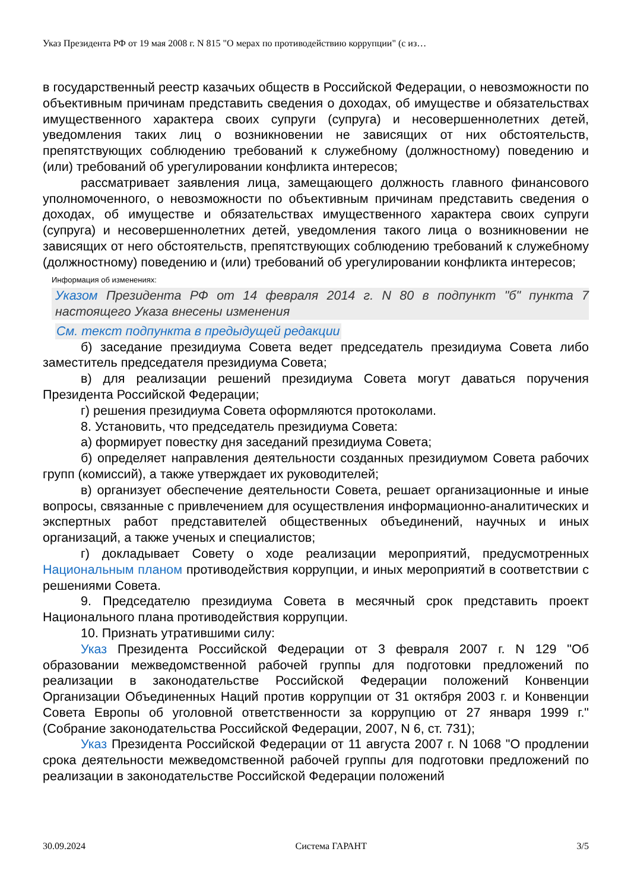Указ Президента РФ от 19 мая 2008 г. N 815 "О мерах по противодействию коррупции" (с из…
в государственный реестр казачьих обществ в Российской Федерации, о невозможности по объективным причинам представить сведения о доходах, об имуществе и обязательствах имущественного характера своих супруги (супруга) и несовершеннолетних детей, уведомления таких лиц о возникновении не зависящих от них обстоятельств, препятствующих соблюдению требований к служебному (должностному) поведению и (или) требований об урегулировании конфликта интересов;
рассматривает заявления лица, замещающего должность главного финансового уполномоченного, о невозможности по объективным причинам представить сведения о доходах, об имуществе и обязательствах имущественного характера своих супруги (супруга) и несовершеннолетних детей, уведомления такого лица о возникновении не зависящих от него обстоятельств, препятствующих соблюдению требований к служебному (должностному) поведению и (или) требований об урегулировании конфликта интересов;
Информация об изменениях:
Указом Президента РФ от 14 февраля 2014 г. N 80 в подпункт "б" пункта 7 настоящего Указа внесены изменения
См. текст подпункта в предыдущей редакции
б) заседание президиума Совета ведет председатель президиума Совета либо заместитель председателя президиума Совета;
в) для реализации решений президиума Совета могут даваться поручения Президента Российской Федерации;
г) решения президиума Совета оформляются протоколами.
8. Установить, что председатель президиума Совета:
а) формирует повестку дня заседаний президиума Совета;
б) определяет направления деятельности созданных президиумом Совета рабочих групп (комиссий), а также утверждает их руководителей;
в) организует обеспечение деятельности Совета, решает организационные и иные вопросы, связанные с привлечением для осуществления информационно-аналитических и экспертных работ представителей общественных объединений, научных и иных организаций, а также ученых и специалистов;
г) докладывает Совету о ходе реализации мероприятий, предусмотренных Национальным планом противодействия коррупции, и иных мероприятий в соответствии с решениями Совета.
9. Председателю президиума Совета в месячный срок представить проект Национального плана противодействия коррупции.
10. Признать утратившими силу:
Указ Президента Российской Федерации от 3 февраля 2007 г. N 129 "Об образовании межведомственной рабочей группы для подготовки предложений по реализации в законодательстве Российской Федерации положений Конвенции Организации Объединенных Наций против коррупции от 31 октября 2003 г. и Конвенции Совета Европы об уголовной ответственности за коррупцию от 27 января 1999 г." (Собрание законодательства Российской Федерации, 2007, N 6, ст. 731);
Указ Президента Российской Федерации от 11 августа 2007 г. N 1068 "О продлении срока деятельности межведомственной рабочей группы для подготовки предложений по реализации в законодательстве Российской Федерации положений
30.09.2024 Система ГАРАНТ 3/5